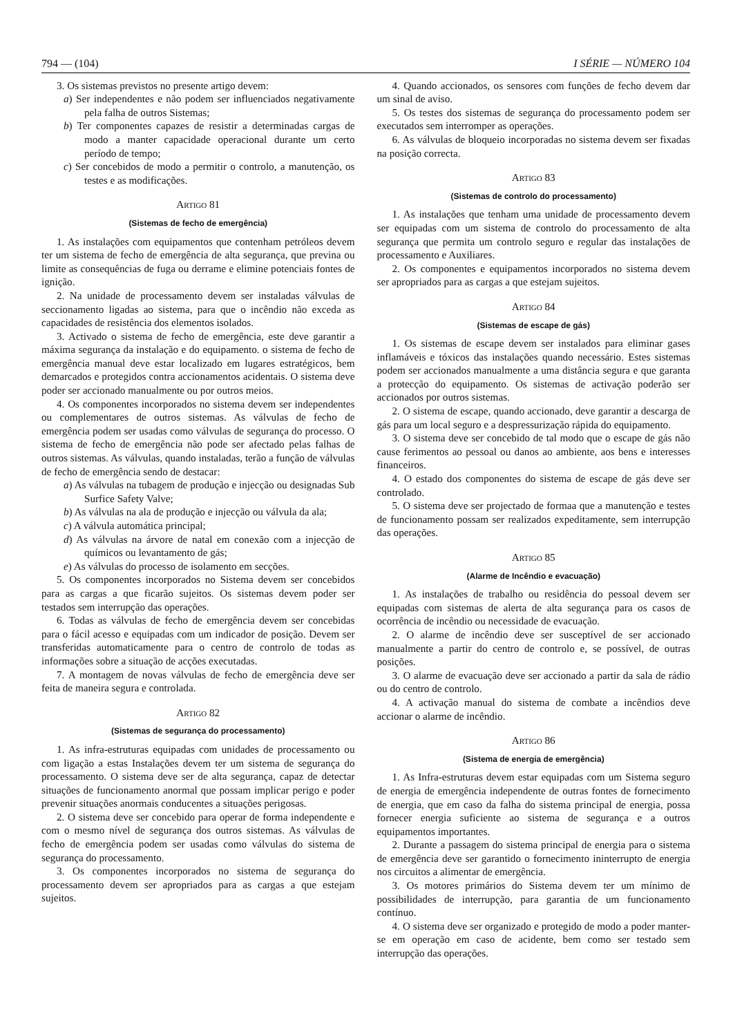794 — (104) I SÉRIE — NÚMERO 104
3. Os sistemas previstos no presente artigo devem:
a) Ser independentes e não podem ser influenciados negativamente pela falha de outros Sistemas;
b) Ter componentes capazes de resistir a determinadas cargas de modo a manter capacidade operacional durante um certo período de tempo;
c) Ser concebidos de modo a permitir o controlo, a manutenção, os testes e as modificações.
Artigo 81
(Sistemas de fecho de emergência)
1. As instalações com equipamentos que contenham petróleos devem ter um sistema de fecho de emergência de alta segurança, que previna ou limite as consequências de fuga ou derrame e elimine potenciais fontes de ignição.
2. Na unidade de processamento devem ser instaladas válvulas de seccionamento ligadas ao sistema, para que o incêndio não exceda as capacidades de resistência dos elementos isolados.
3. Activado o sistema de fecho de emergência, este deve garantir a máxima segurança da instalação e do equipamento. o sistema de fecho de emergência manual deve estar localizado em lugares estratégicos, bem demarcados e protegidos contra accionamentos acidentais. O sistema deve poder ser accionado manualmente ou por outros meios.
4. Os componentes incorporados no sistema devem ser independentes ou complementares de outros sistemas. As válvulas de fecho de emergência podem ser usadas como válvulas de segurança do processo. O sistema de fecho de emergência não pode ser afectado pelas falhas de outros sistemas. As válvulas, quando instaladas, terão a função de válvulas de fecho de emergência sendo de destacar:
a) As válvulas na tubagem de produção e injecção ou designadas Sub Surfice Safety Valve;
b) As válvulas na ala de produção e injecção ou válvula da ala;
c) A válvula automática principal;
d) As válvulas na árvore de natal em conexão com a injecção de químicos ou levantamento de gás;
e) As válvulas do processo de isolamento em secções.
5. Os componentes incorporados no Sistema devem ser concebidos para as cargas a que ficarão sujeitos. Os sistemas devem poder ser testados sem interrupção das operações.
6. Todas as válvulas de fecho de emergência devem ser concebidas para o fácil acesso e equipadas com um indicador de posição. Devem ser transferidas automaticamente para o centro de controlo de todas as informações sobre a situação de acções executadas.
7. A montagem de novas válvulas de fecho de emergência deve ser feita de maneira segura e controlada.
Artigo 82
(Sistemas de segurança do processamento)
1. As infra-estruturas equipadas com unidades de processamento ou com ligação a estas Instalações devem ter um sistema de segurança do processamento. O sistema deve ser de alta segurança, capaz de detectar situações de funcionamento anormal que possam implicar perigo e poder prevenir situações anormais conducentes a situações perigosas.
2. O sistema deve ser concebido para operar de forma independente e com o mesmo nível de segurança dos outros sistemas. As válvulas de fecho de emergência podem ser usadas como válvulas do sistema de segurança do processamento.
3. Os componentes incorporados no sistema de segurança do processamento devem ser apropriados para as cargas a que estejam sujeitos.
4. Quando accionados, os sensores com funções de fecho devem dar um sinal de aviso.
5. Os testes dos sistemas de segurança do processamento podem ser executados sem interromper as operações.
6. As válvulas de bloqueio incorporadas no sistema devem ser fixadas na posição correcta.
Artigo 83
(Sistemas de controlo do processamento)
1. As instalações que tenham uma unidade de processamento devem ser equipadas com um sistema de controlo do processamento de alta segurança que permita um controlo seguro e regular das instalações de processamento e Auxiliares.
2. Os componentes e equipamentos incorporados no sistema devem ser apropriados para as cargas a que estejam sujeitos.
Artigo 84
(Sistemas de escape de gás)
1. Os sistemas de escape devem ser instalados para eliminar gases inflamáveis e tóxicos das instalações quando necessário. Estes sistemas podem ser accionados manualmente a uma distância segura e que garanta a protecção do equipamento. Os sistemas de activação poderão ser accionados por outros sistemas.
2. O sistema de escape, quando accionado, deve garantir a descarga de gás para um local seguro e a despressurização rápida do equipamento.
3. O sistema deve ser concebido de tal modo que o escape de gás não cause ferimentos ao pessoal ou danos ao ambiente, aos bens e interesses financeiros.
4. O estado dos componentes do sistema de escape de gás deve ser controlado.
5. O sistema deve ser projectado de formaa que a manutenção e testes de funcionamento possam ser realizados expeditamente, sem interrupção das operações.
Artigo 85
(Alarme de Incêndio e evacuação)
1. As instalações de trabalho ou residência do pessoal devem ser equipadas com sistemas de alerta de alta segurança para os casos de ocorrência de incêndio ou necessidade de evacuação.
2. O alarme de incêndio deve ser susceptível de ser accionado manualmente a partir do centro de controlo e, se possível, de outras posições.
3. O alarme de evacuação deve ser accionado a partir da sala de rádio ou do centro de controlo.
4. A activação manual do sistema de combate a incêndios deve accionar o alarme de incêndio.
Artigo 86
(Sistema de energia de emergência)
1. As Infra-estruturas devem estar equipadas com um Sistema seguro de energia de emergência independente de outras fontes de fornecimento de energia, que em caso da falha do sistema principal de energia, possa fornecer energia suficiente ao sistema de segurança e a outros equipamentos importantes.
2. Durante a passagem do sistema principal de energia para o sistema de emergência deve ser garantido o fornecimento ininterrupto de energia nos circuitos a alimentar de emergência.
3. Os motores primários do Sistema devem ter um mínimo de possibilidades de interrupção, para garantia de um funcionamento contínuo.
4. O sistema deve ser organizado e protegido de modo a poder manter-se em operação em caso de acidente, bem como ser testado sem interrupção das operações.